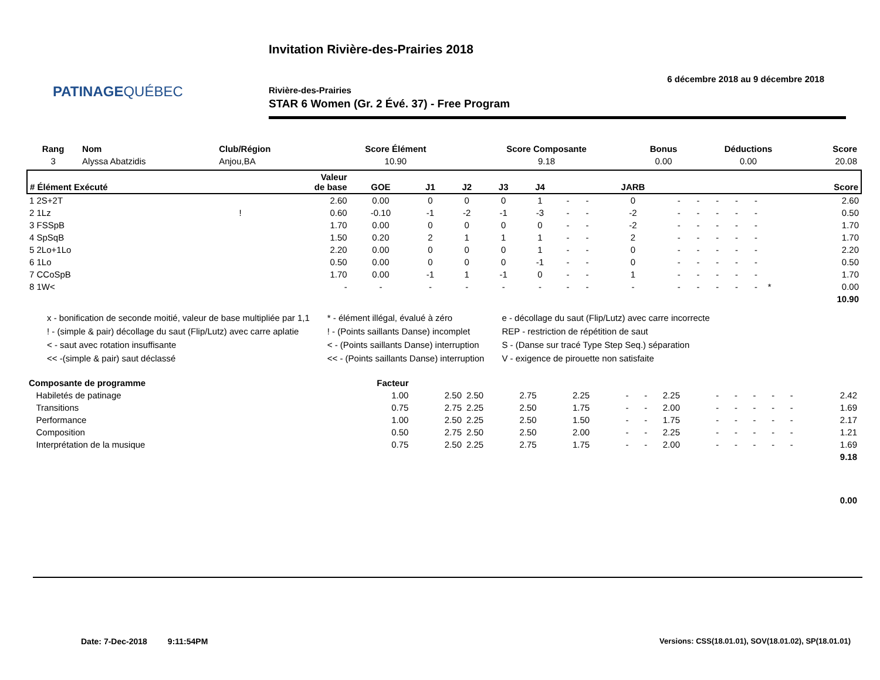PATINAGEQUÉBEC
Invitation Rivière-des-Prairies 2018
6 décembre 2018 au 9 décembre 2018
Rivière-des-Prairies
STAR 6 Women (Gr. 2 Évé. 37) - Free Program
| Rang | Nom | Club/Région | Score Élément | Score Composante | Bonus | Déductions | Score |
| --- | --- | --- | --- | --- | --- | --- | --- |
| 3 | Alyssa Abatzidis | Anjou,BA | 10.90 | 9.18 | 0.00 | 0.00 | 20.08 |
| # Élément Exécuté | | Valeur de base | GOE | J1 | J2 | J3 | J4 | | | JARB | | | | | | | Score |
| --- | --- | --- | --- | --- | --- | --- | --- | --- | --- | --- | --- | --- | --- | --- | --- | --- | --- |
| 1 2S+2T | | 2.60 | 0.00 | 0 | 0 | 0 | 1 | - | - | 0 | - | - | - | - | - | | 2.60 |
| 2 1Lz | ! | 0.60 | -0.10 | -1 | -2 | -1 | -3 | - | - | -2 | - | - | - | - | - | | 0.50 |
| 3 FSSpB | | 1.70 | 0.00 | 0 | 0 | 0 | 0 | - | - | -2 | - | - | - | - | - | | 1.70 |
| 4 SpSqB | | 1.50 | 0.20 | 2 | 1 | 1 | 1 | - | - | 2 | - | - | - | - | - | | 1.70 |
| 5 2Lo+1Lo | | 2.20 | 0.00 | 0 | 0 | 0 | 1 | - | - | 0 | - | - | - | - | - | | 2.20 |
| 6 1Lo | | 0.50 | 0.00 | 0 | 0 | 0 | -1 | - | - | 0 | - | - | - | - | - | | 0.50 |
| 7 CCoSpB | | 1.70 | 0.00 | -1 | 1 | -1 | 0 | - | - | 1 | - | - | - | - | - | | 1.70 |
| 8 1W< | | - | - | - | - | - | - | - | - | - | - | - | - | - | - | * | 0.00 |
| | | | | | | | | | | | | | | | | | 10.90 |
x - bonification de seconde moitié, valeur de base multipliée par 1,1
! - (simple & pair) décollage du saut (Flip/Lutz) avec carre aplatie
< - saut avec rotation insuffisante
<< -(simple & pair) saut déclassé
* - élément illégal, évalué à zéro
! - (Points saillants Danse) incomplet
< - (Points saillants Danse) interruption
<< - (Points saillants Danse) interruption
e - décollage du saut (Flip/Lutz) avec carre incorrecte
REP - restriction de répétition de saut
S - (Danse sur tracé Type Step Seq.) séparation
V - exigence de pirouette non satisfaite
| Composante de programme | Facteur | | | | | | | | | | | | | |
| Habiletés de patinage | 1.00 | 2.50 | 2.50 | 2.75 | 2.25 | - | - | 2.25 | - | - | - | - | - | 2.42 |
| Transitions | 0.75 | 2.75 | 2.25 | 2.50 | 1.75 | - | - | 2.00 | - | - | - | - | - | 1.69 |
| Performance | 1.00 | 2.50 | 2.25 | 2.50 | 1.50 | - | - | 1.75 | - | - | - | - | - | 2.17 |
| Composition | 0.50 | 2.75 | 2.50 | 2.50 | 2.00 | - | - | 2.25 | - | - | - | - | - | 1.21 |
| Interprétation de la musique | 0.75 | 2.50 | 2.25 | 2.75 | 1.75 | - | - | 2.00 | - | - | - | - | - | 1.69 |
| | | | | | | | | | | | | | | 9.18 |
| | | | | | | | | | | | | | | 0.00 |
Date: 7-Dec-2018 9:11:54PM
Versions: CSS(18.01.01), SOV(18.01.02), SP(18.01.01)